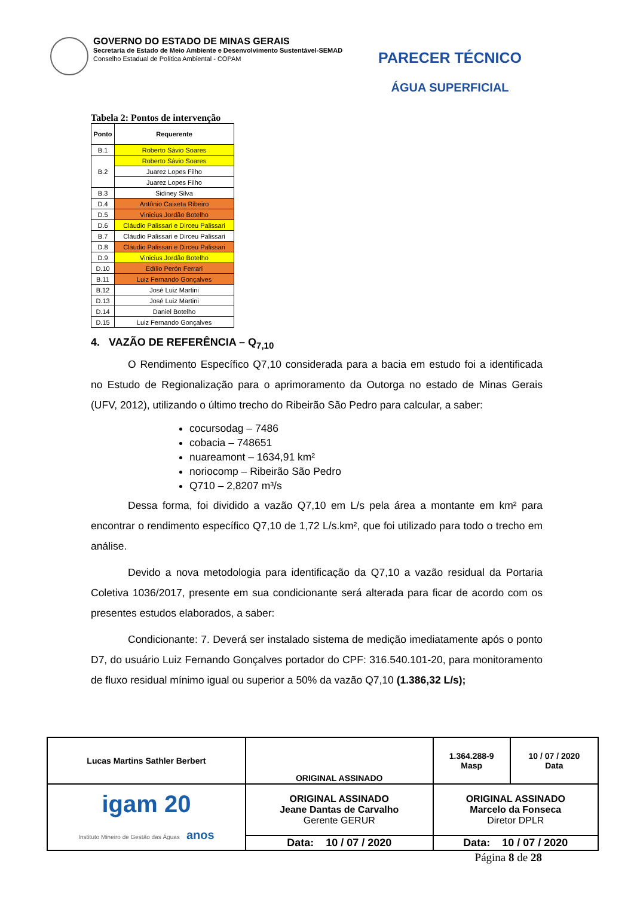GOVERNO DO ESTADO DE MINAS GERAIS
Secretaria de Estado de Meio Ambiente e Desenvolvimento Sustentável-SEMAD
Conselho Estadual de Política Ambiental - COPAM
PARECER TÉCNICO
ÁGUA SUPERFICIAL
Tabela 2: Pontos de intervenção
| Ponto | Requerente |
| --- | --- |
| B.1 | Roberto Sávio Soares |
| B.2 | Roberto Sávio Soares |
| | Juarez Lopes Filho |
| | Juarez Lopes Filho |
| B.3 | Sidiney Silva |
| D.4 | Antônio Caixeta Ribeiro |
| D.5 | Vinicius Jordão Botelho |
| D.6 | Cláudio Palissari e Dirceu Palissari |
| B.7 | Cláudio Palissari e Dirceu Palissari |
| D.8 | Cláudio Palissari e Dirceu Palissari |
| D.9 | Vinicius Jordão Botelho |
| D.10 | Edílio Perón Ferrari |
| B.11 | Luiz Fernando Gonçalves |
| B.12 | José Luiz Martini |
| D.13 | José Luiz Martini |
| D.14 | Daniel Botelho |
| D.15 | Luiz Fernando Gonçalves |
4. VAZÃO DE REFERÊNCIA – Q<sub>7,10</sub>
O Rendimento Específico Q7,10 considerada para a bacia em estudo foi a identificada no Estudo de Regionalização para o aprimoramento da Outorga no estado de Minas Gerais (UFV, 2012), utilizando o último trecho do Ribeirão São Pedro para calcular, a saber:
cocursodag – 7486
cobacia – 748651
nuareamont – 1634,91 km²
noriocomp – Ribeirão São Pedro
Q710 – 2,8207 m³/s
Dessa forma, foi dividido a vazão Q7,10 em L/s pela área a montante em km² para encontrar o rendimento específico Q7,10 de 1,72 L/s.km², que foi utilizado para todo o trecho em análise.
Devido a nova metodologia para identificação da Q7,10 a vazão residual da Portaria Coletiva 1036/2017, presente em sua condicionante será alterada para ficar de acordo com os presentes estudos elaborados, a saber:
Condicionante: 7. Deverá ser instalado sistema de medição imediatamente após o ponto D7, do usuário Luiz Fernando Gonçalves portador do CPF: 316.540.101-20, para monitoramento de fluxo residual mínimo igual ou superior a 50% da vazão Q7,10 (1.386,32 L/s);
| Lucas Martins Sathler Berbert | | ORIGINAL ASSINADO | | 1.364.288-9 Masp | 10 / 07 / 2020 Data |
| igam 20 Instituto Mineiro de Gestão das Águas anos | ORIGINAL ASSINADO Jeane Dantas de Carvalho Gerente GERUR | | ORIGINAL ASSINADO Marcelo da Fonseca Diretor DPLR | | |
| | Data: 10 / 07 / 2020 | | Data: 10 / 07 / 2020 | | |
Página 8 de 28